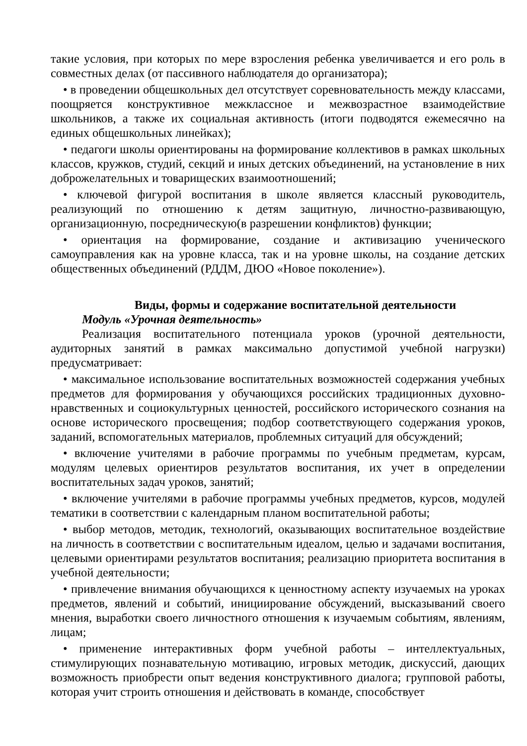такие условия, при которых по мере взросления ребенка увеличивается и его роль в совместных делах (от пассивного наблюдателя до организатора);
• в проведении общешкольных дел отсутствует соревновательность между классами, поощряется конструктивное межклассное и межвозрастное взаимодействие школьников, а также их социальная активность (итоги подводятся ежемесячно на единых общешкольных линейках);
• педагоги школы ориентированы на формирование коллективов в рамках школьных классов, кружков, студий, секций и иных детских объединений, на установление в них доброжелательных и товарищеских взаимоотношений;
• ключевой фигурой воспитания в школе является классный руководитель, реализующий по отношению к детям защитную, личностно-развивающую, организационную, посредническую(в разрешении конфликтов) функции;
• ориентация на формирование, создание и активизацию ученического самоуправления как на уровне класса, так и на уровне школы, на создание детских общественных объединений (РДДМ, ДЮО «Новое поколение»).
Виды, формы и содержание воспитательной деятельности
Модуль «Урочная деятельность»
Реализация воспитательного потенциала уроков (урочной деятельности, аудиторных занятий в рамках максимально допустимой учебной нагрузки) предусматривает:
• максимальное использование воспитательных возможностей содержания учебных предметов для формирования у обучающихся российских традиционных духовно-нравственных и социокультурных ценностей, российского исторического сознания на основе исторического просвещения; подбор соответствующего содержания уроков, заданий, вспомогательных материалов, проблемных ситуаций для обсуждений;
• включение учителями в рабочие программы по учебным предметам, курсам, модулям целевых ориентиров результатов воспитания, их учет в определении воспитательных задач уроков, занятий;
• включение учителями в рабочие программы учебных предметов, курсов, модулей тематики в соответствии с календарным планом воспитательной работы;
• выбор методов, методик, технологий, оказывающих воспитательное воздействие на личность в соответствии с воспитательным идеалом, целью и задачами воспитания, целевыми ориентирами результатов воспитания; реализацию приоритета воспитания в учебной деятельности;
• привлечение внимания обучающихся к ценностному аспекту изучаемых на уроках предметов, явлений и событий, инициирование обсуждений, высказываний своего мнения, выработки своего личностного отношения к изучаемым событиям, явлениям, лицам;
• применение интерактивных форм учебной работы – интеллектуальных, стимулирующих познавательную мотивацию, игровых методик, дискуссий, дающих возможность приобрести опыт ведения конструктивного диалога; групповой работы, которая учит строить отношения и действовать в команде, способствует